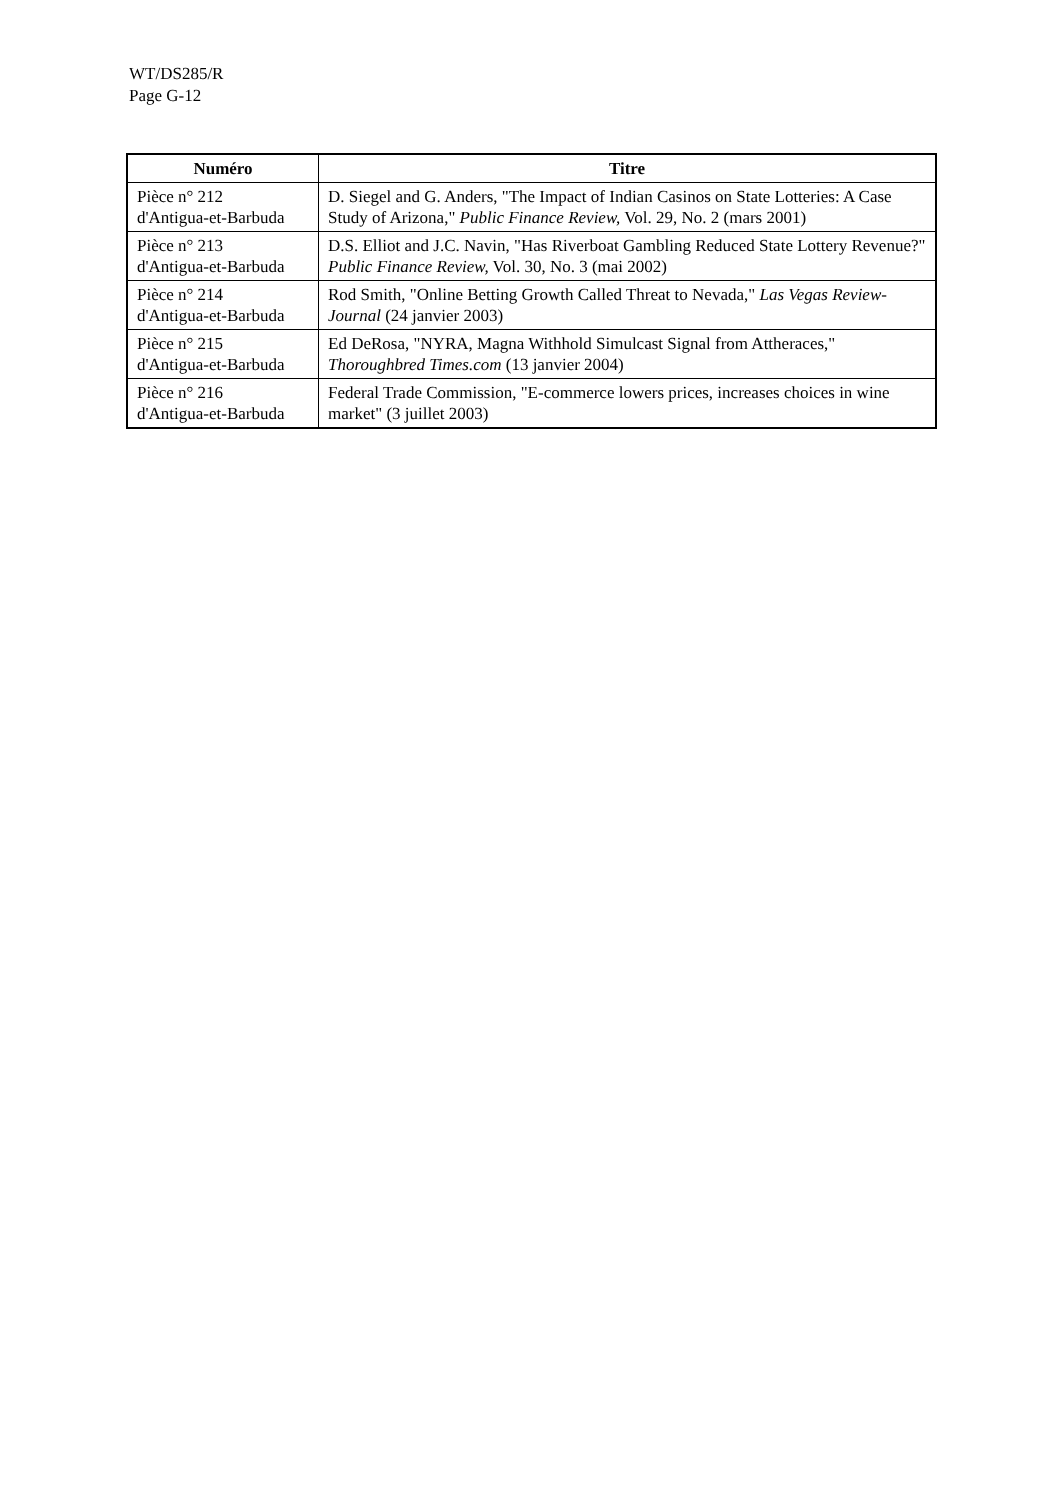WT/DS285/R
Page G-12
| Numéro | Titre |
| --- | --- |
| Pièce n° 212 d'Antigua-et-Barbuda | D. Siegel and G. Anders, "The Impact of Indian Casinos on State Lotteries: A Case Study of Arizona," Public Finance Review, Vol. 29, No. 2 (mars 2001) |
| Pièce n° 213 d'Antigua-et-Barbuda | D.S. Elliot and J.C. Navin, "Has Riverboat Gambling Reduced State Lottery Revenue?" Public Finance Review, Vol. 30, No. 3 (mai 2002) |
| Pièce n° 214 d'Antigua-et-Barbuda | Rod Smith, "Online Betting Growth Called Threat to Nevada," Las Vegas Review-Journal (24 janvier 2003) |
| Pièce n° 215 d'Antigua-et-Barbuda | Ed DeRosa, "NYRA, Magna Withhold Simulcast Signal from Attheraces," Thoroughbred Times.com (13 janvier 2004) |
| Pièce n° 216 d'Antigua-et-Barbuda | Federal Trade Commission, "E-commerce lowers prices, increases choices in wine market" (3 juillet 2003) |